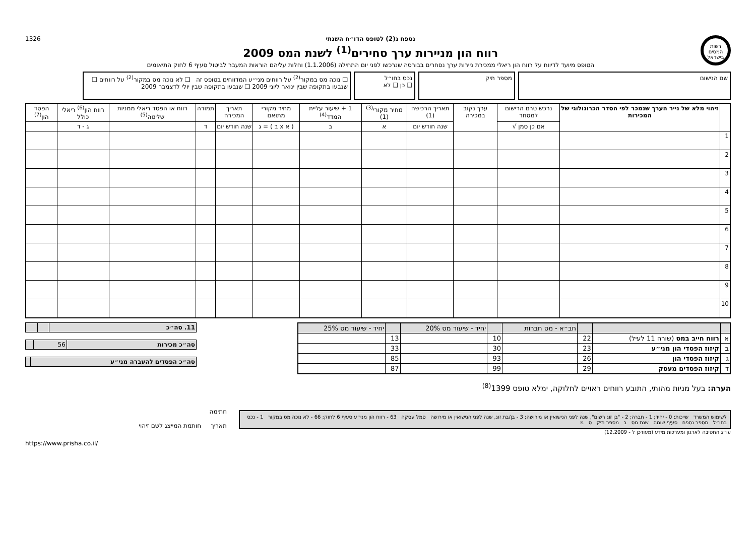רשות המסים בישראל
נספח ג(2) לטופס הדו״ח השנתי
רווח הון מניירות ערך סחירים<sup>(1)</sup> לשנת המס 2009
הטופס מיועד לדיווח על רווח הון ריאלי ממכירת ניירות ערך נסחרים בבורסה שנרכשו לפני יום התחילה (1.1.2006) וחלות עליהם הוראות המעבר לביטול סעיף 6 לחוק התיאומים
1326
שם הנישום מספר תיק נכס בחו״ל
❑ כן ❑ לא
❑ נוכה מס במקור<sup>(2)</sup> על רווחים מני״ע המדווחים בטופס זה ❑ לא נוכה מס במקור<sup>(2)</sup> על רווחים ❑ שנבעו בתקופה שבין ינואר ליוני 2009 ❑ שנבעו בתקופה שבין יולי לדצמבר 2009
| | זיהוי מלא של נייר הערך שנמכר לפי הסדר הכרונולוגי של המכירות | נרכש טרם הרישום למסחר | ערך נקוב במכירה | תאריך הרכישה (1) | מחיר מקורי<sup>(3)</sup> (1) | 1 + שיעור עליית המדד<sup>(4)</sup> | מחיר מקורי מתואם | תאריך המכירה | תמורה | רווח או הפסד ריאלי ממניות שליטה<sup>(5)</sup> | רווח הון<sup>(6)</sup> ריאלי כולל | הפסד הון<sup>(7)</sup> |
| --- | --- | --- | --- | --- | --- | --- | --- | --- | --- | --- | --- | --- |
| | | אם כן סמן √ | | שנה חודש יום | א | ב | ( א x ב ) = ג | שנה חודש יום | ד | | ג - ד | |
| 1 | | | | | | | | | | | | |
| 2 | | | | | | | | | | | | |
| 3 | | | | | | | | | | | | |
| 4 | | | | | | | | | | | | |
| 5 | | | | | | | | | | | | |
| 6 | | | | | | | | | | | | |
| 7 | | | | | | | | | | | | |
| 8 | | | | | | | | | | | | |
| 9 | | | | | | | | | | | | |
| 10 | | | | | | | | | | | | |
| | | | חב״א - מס חברות | | יחיד - שיעור מס 20% | | יחיד - שיעור מס 25% |
| א | רווח חייב במס (שורה 11 לעיל) | 22 | | 10 | | 13 | |
| ב | קיזוז הפסדי הון מני״ע | 23 | | 30 | | 33 | |
| ג | קיזוז הפסדי הון | 26 | | 93 | | 85 | |
| ד | קיזוז הפסדים מעסק | 29 | | 99 | | 87 | |
| 11. סה״כ | | |
| סה״כ מכירות | 56 | |
| סה״כ הפסדים להעברה מני״ע | |
הערה: בעל מניות מהותי, התובע רווחים ראויים לחלוקה, ימלא טופס 1399<sup>(8)</sup>
לשימוש המשרד שייכות: 0 - יחיד; 1 - חברה; 2 - "בן זוג רשום", שנה לפני הנישואין או מירושה; 3 - בן/בת זוג, שנה לפני הנישואין או מירושה סמל עסקה 63 - רווח הון מני״ע סעיף 6 לחוק; 66 - לא נוכה מס במקור 1 - נכס בחו״ל מספר נספח סעיף שומה שנת מס ב מספר תיק ס מ
חתימה
תאריך חותמת המייצג לשם זיהוי
עו״ג החטיבה לארגון ומערכות מידע (מעודכן ל - 12.2009)
https://www.prisha.co.il/